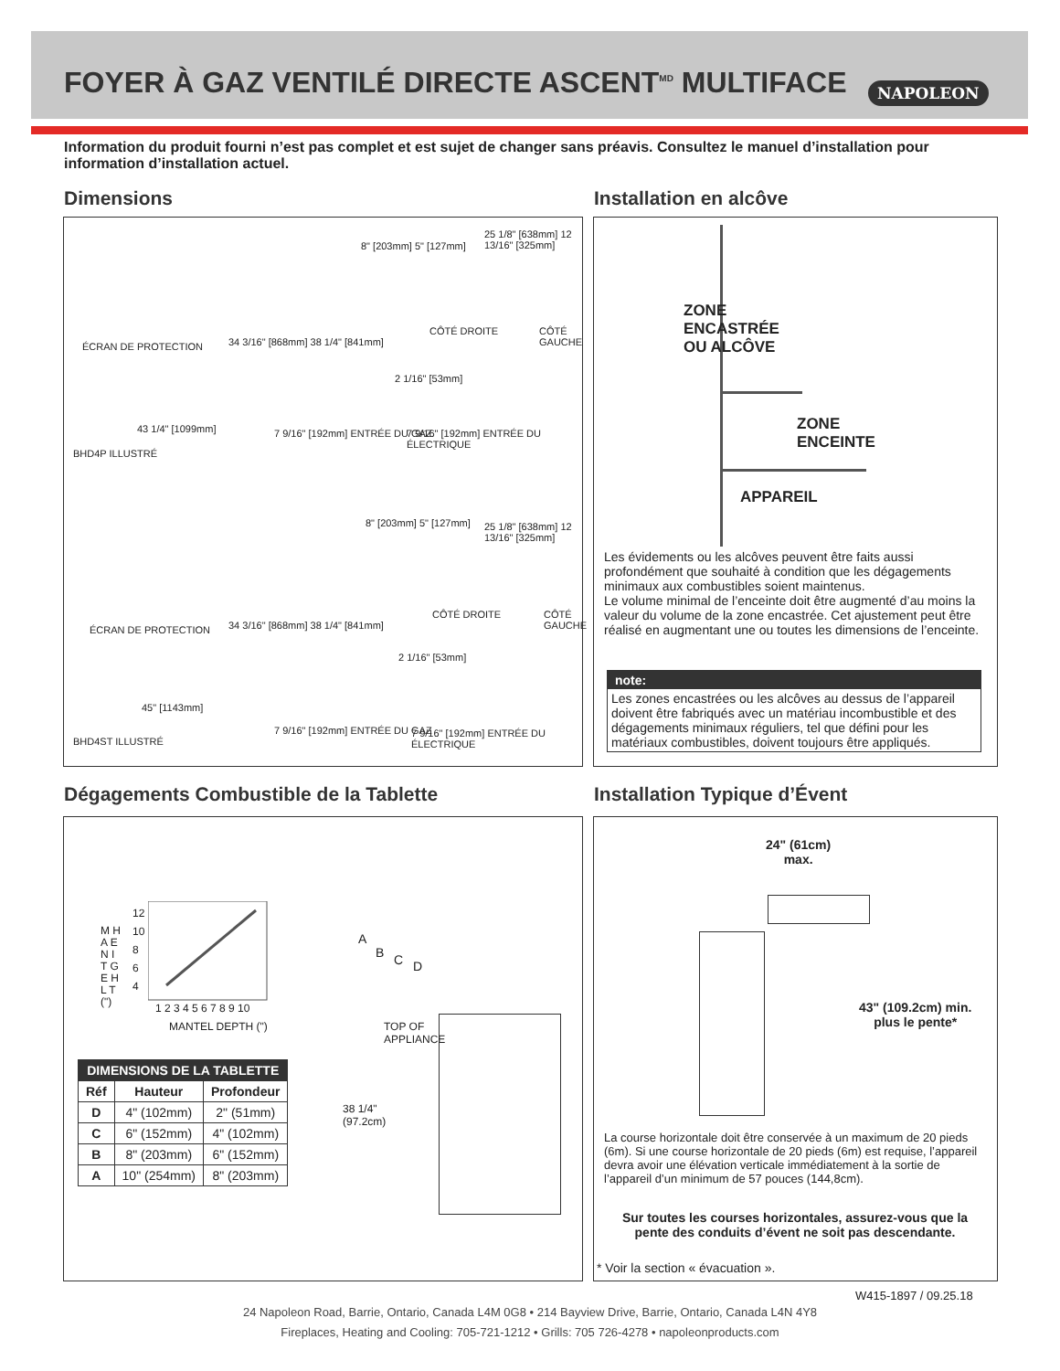FOYER À GAZ VENTILÉ DIRECTE ASCENT<sup>MD</sup> MULTIFACE
NAPOLEON
Information du produit fourni n’est pas complet et est sujet de changer sans préavis. Consultez le manuel d’installation pour information d’installation actuel.
Dimensions Installation en alcôve
ÉCRAN DE PROTECTION
34 3/16" [868mm] 38 1/4" [841mm]
43 1/4" [1099mm]
BHD4P ILLUSTRÉ
7 9/16" [192mm] ENTRÉE DU GAZ
7 9/16" [192mm] ENTRÉE DU ÉLECTRIQUE
CÔTÉ DROITE CÔTÉ GAUCHE
25 1/8" [638mm] 12 13/16" [325mm]
8" [203mm] 5" [127mm]
2 1/16" [53mm]
ÉCRAN DE PROTECTION
34 3/16" [868mm] 38 1/4" [841mm]
45" [1143mm]
BHD4ST ILLUSTRÉ
7 9/16" [192mm] ENTRÉE DU GAZ
7 9/16" [192mm] ENTRÉE DU ÉLECTRIQUE
CÔTÉ DROITE CÔTÉ GAUCHE
25 1/8" [638mm] 12 13/16" [325mm]
8" [203mm] 5" [127mm]
2 1/16" [53mm]
ZONE
ENCASTRÉE
OU ALCÔVE
ZONE
ENCEINTE
APPAREIL
Les évidements ou les alcôves peuvent être faits aussi profondément que souhaité à condition que les dégagements minimaux aux combustibles soient maintenus.
Le volume minimal de l’enceinte doit être augmenté d’au moins la valeur du volume de la zone encastrée. Cet ajustement peut être réalisé en augmentant une ou toutes les dimensions de l’enceinte.
note:
Les zones encastrées ou les alcôves au dessus de l’appareil doivent être fabriqués avec un matériau incombustible et des dégagements minimaux réguliers, tel que défini pour les matériaux combustibles, doivent toujours être appliqués.
Dégagements Combustible de la Tablette
Installation Typique d’Évent
M H
A E
N I
T G
E H
L T
(")
12
10
8
6
4
1 2 3 4 5 6 7 8 9 10
MANTEL DEPTH (")
| DIMENSIONS DE LA TABLETTE | | |
| --- | --- | --- |
| Réf | Hauteur | Profondeur |
| D | 4" (102mm) | 2" (51mm) |
| C | 6" (152mm) | 4" (102mm) |
| B | 8" (203mm) | 6" (152mm) |
| A | 10" (254mm) | 8" (203mm) |
A
B C D
TOP OF
APPLIANCE
38 1/4"
(97.2cm)
24" (61cm)
max.
43" (109.2cm) min.
plus le pente*
La course horizontale doit être conservée à un maximum de 20 pieds (6m). Si une course horizontale de 20 pieds (6m) est requise, l’appareil devra avoir une élévation verticale immédiatement à la sortie de l’appareil d’un minimum de 57 pouces (144,8cm).
Sur toutes les courses horizontales, assurez-vous que la pente des conduits d’évent ne soit pas descendante.
* Voir la section « évacuation ».
W415-1897 / 09.25.18
24 Napoleon Road, Barrie, Ontario, Canada L4M 0G8 • 214 Bayview Drive, Barrie, Ontario, Canada L4N 4Y8
Fireplaces, Heating and Cooling: 705-721-1212 • Grills: 705 726-4278 • napoleonproducts.com